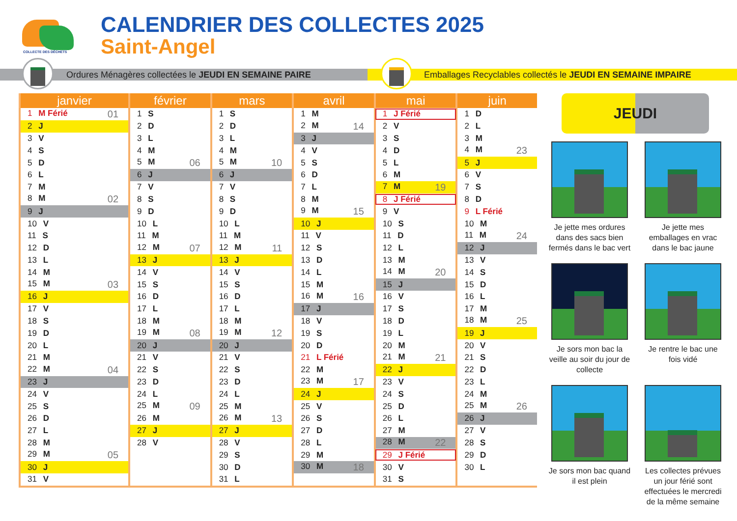COLLECTE DES DÉCHETS
CALENDRIER DES COLLECTES 2025
Saint-Angel
Ordures Ménagères collectées le JEUDI EN SEMAINE PAIRE Emballages Recyclables collectés le JEUDI EN SEMAINE IMPAIRE
| janvier | février | mars | avril | mai | juin |
| --- | --- | --- | --- | --- | --- |
| 1 M Férié 01 | 1 S | 1 S | 1 M | 1 J Férié | 1 D |
| 2 J | 2 D | 2 D | 2 M 14 | 2 V | 2 L |
| 3 V | 3 L | 3 L | 3 J | 3 S | 3 M |
| 4 S | 4 M | 4 M | 4 V | 4 D | 4 M 23 |
| 5 D | 5 M 06 | 5 M 10 | 5 S | 5 L | 5 J |
| 6 L | 6 J | 6 J | 6 D | 6 M | 6 V |
| 7 M | 7 V | 7 V | 7 L | 7 M 19 | 7 S |
| 8 M 02 | 8 S | 8 S | 8 M | 8 J Férié | 8 D |
| 9 J | 9 D | 9 D | 9 M 15 | 9 V | 9 L Férié |
| 10 V | 10 L | 10 L | 10 J | 10 S | 10 M |
| 11 S | 11 M | 11 M | 11 V | 11 D | 11 M 24 |
| 12 D | 12 M 07 | 12 M 11 | 12 S | 12 L | 12 J |
| 13 L | 13 J | 13 J | 13 D | 13 M | 13 V |
| 14 M | 14 V | 14 V | 14 L | 14 M 20 | 14 S |
| 15 M 03 | 15 S | 15 S | 15 M | 15 J | 15 D |
| 16 J | 16 D | 16 D | 16 M 16 | 16 V | 16 L |
| 17 V | 17 L | 17 L | 17 J | 17 S | 17 M |
| 18 S | 18 M | 18 M | 18 V | 18 D | 18 M 25 |
| 19 D | 19 M 08 | 19 M 12 | 19 S | 19 L | 19 J |
| 20 L | 20 J | 20 J | 20 D | 20 M | 20 V |
| 21 M | 21 V | 21 V | 21 L Férié | 21 M 21 | 21 S |
| 22 M 04 | 22 S | 22 S | 22 M | 22 J | 22 D |
| 23 J | 23 D | 23 D | 23 M 17 | 23 V | 23 L |
| 24 V | 24 L | 24 L | 24 J | 24 S | 24 M |
| 25 S | 25 M 09 | 25 M | 25 V | 25 D | 25 M 26 |
| 26 D | 26 M | 26 M 13 | 26 S | 26 L | 26 J |
| 27 L | 27 J | 27 J | 27 D | 27 M | 27 V |
| 28 M | 28 V | 28 V | 28 L | 28 M 22 | 28 S |
| 29 M 05 | | 29 S | 29 M | 29 J Férié | 29 D |
| 30 J | | 30 D | 30 M 18 | 30 V | 30 L |
| 31 V | | 31 L | | 31 S | |
JEUDI
Je jette mes ordures dans des sacs bien fermés dans le bac vert
Je jette mes emballages en vrac dans le bac jaune
Je sors mon bac la veille au soir du jour de collecte
Je rentre le bac une fois vidé
Je sors mon bac quand il est plein
Les collectes prévues un jour férié sont effectuées le mercredi de la même semaine